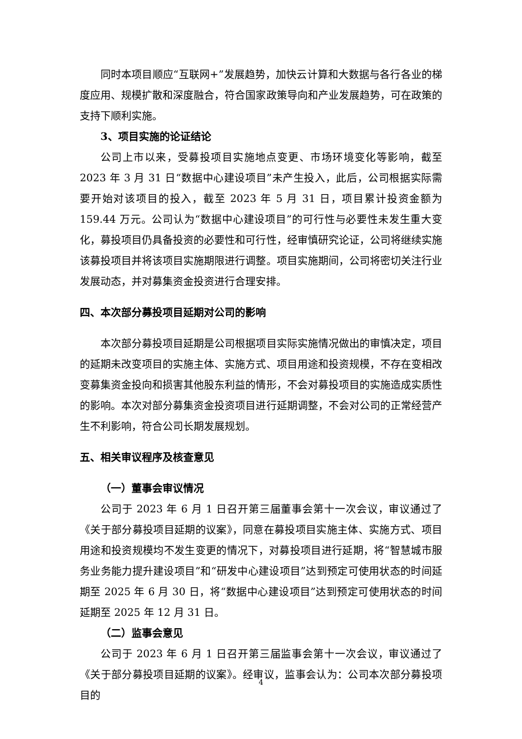同时本项目顺应“互联网+”发展趋势，加快云计算和大数据与各行各业的梯度应用、规模扩散和深度融合，符合国家政策导向和产业发展趋势，可在政策的支持下顺利实施。
3、项目实施的论证结论
公司上市以来，受募投项目实施地点变更、市场环境变化等影响，截至 2023 年 3 月 31 日“数据中心建设项目”未产生投入，此后，公司根据实际需要开始对该项目的投入，截至 2023 年 5 月 31 日，项目累计投资金额为 159.44 万元。公司认为“数据中心建设项目”的可行性与必要性未发生重大变化，募投项目仍具备投资的必要性和可行性，经审慎研究论证，公司将继续实施该募投项目并将该项目实施期限进行调整。项目实施期间，公司将密切关注行业发展动态，并对募集资金投资进行合理安排。
四、本次部分募投项目延期对公司的影响
本次部分募投项目延期是公司根据项目实际实施情况做出的审慎决定，项目的延期未改变项目的实施主体、实施方式、项目用途和投资规模，不存在变相改变募集资金投向和损害其他股东利益的情形，不会对募投项目的实施造成实质性的影响。本次对部分募集资金投资项目进行延期调整，不会对公司的正常经营产生不利影响，符合公司长期发展规划。
五、相关审议程序及核查意见
（一）董事会审议情况
公司于 2023 年 6 月 1 日召开第三届董事会第十一次会议，审议通过了《关于部分募投项目延期的议案》，同意在募投项目实施主体、实施方式、项目用途和投资规模均不发生变更的情况下，对募投项目进行延期，将“智慧城市服务业务能力提升建设项目”和“研发中心建设项目”达到预定可使用状态的时间延期至 2025 年 6 月 30 日，将“数据中心建设项目”达到预定可使用状态的时间延期至 2025 年 12 月 31 日。
（二）监事会意见
公司于 2023 年 6 月 1 日召开第三届监事会第十一次会议，审议通过了《关于部分募投项目延期的议案》。经审议，监事会认为：公司本次部分募投项目的
4